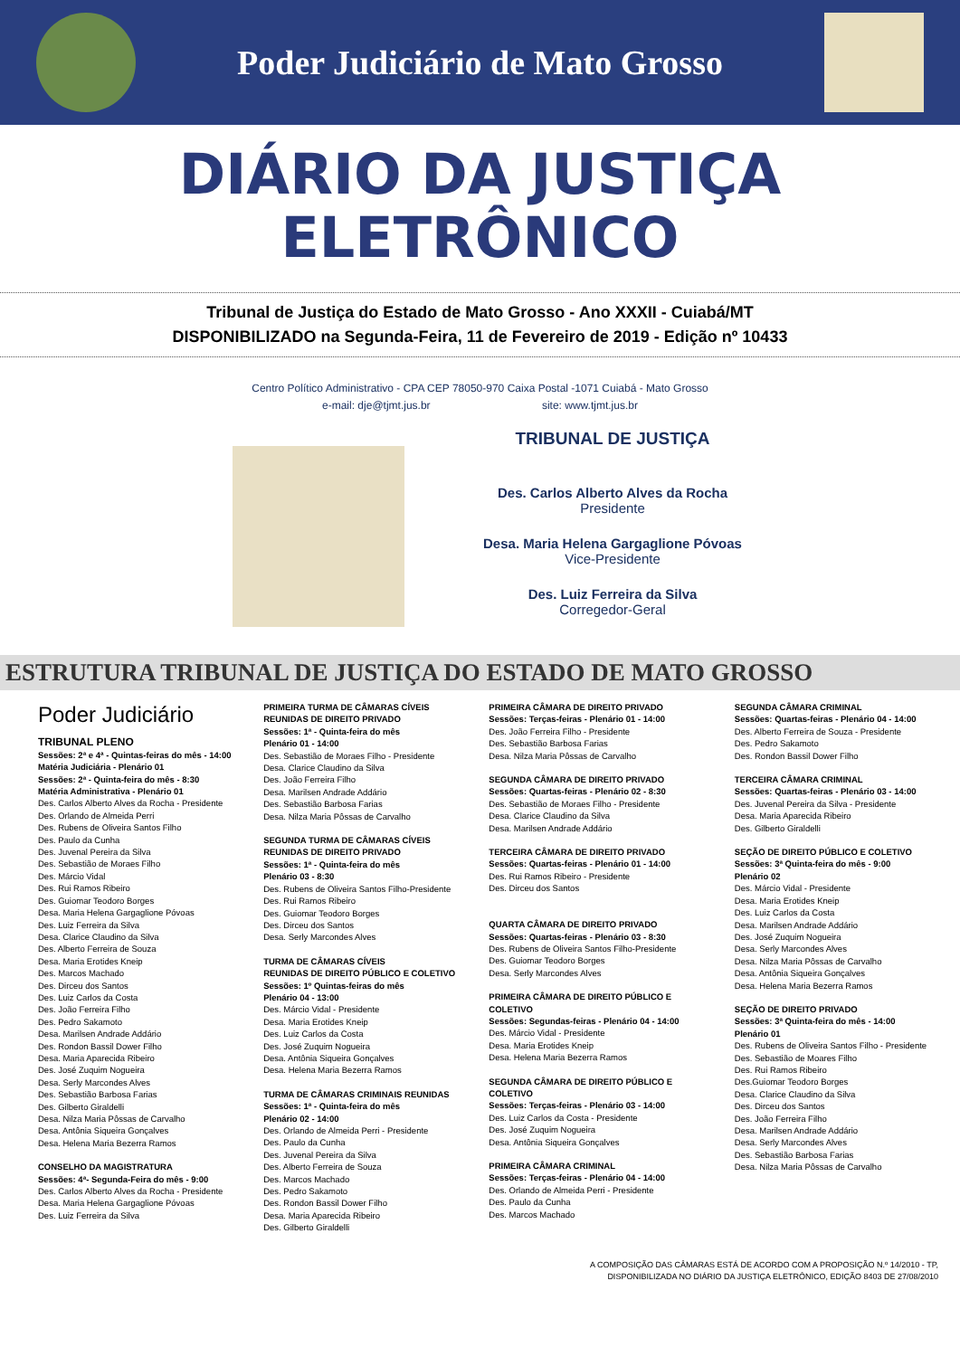Poder Judiciário de Mato Grosso
DIÁRIO DA JUSTIÇA
ELETRÔNICO
Tribunal de Justiça do Estado de Mato Grosso - Ano XXXII - Cuiabá/MT
DISPONIBILIZADO na Segunda-Feira, 11 de Fevereiro de 2019 - Edição nº 10433
Centro Político Administrativo - CPA CEP 78050-970 Caixa Postal -1071 Cuiabá - Mato Grosso
e-mail: dje@tjmt.jus.br site: www.tjmt.jus.br
TRIBUNAL DE JUSTIÇA
Des. Carlos Alberto Alves da Rocha
Presidente
Desa. Maria Helena Gargaglione Póvoas
Vice-Presidente
Des. Luiz Ferreira da Silva
Corregedor-Geral
ESTRUTURA TRIBUNAL DE JUSTIÇA DO ESTADO DE MATO GROSSO
Poder Judiciário
TRIBUNAL PLENO
Sessões: 2ª e 4ª - Quintas-feiras do mês - 14:00
Matéria Judiciária - Plenário 01
Sessões: 2ª - Quinta-feira do mês - 8:30
Matéria Administrativa - Plenário 01
Des. Carlos Alberto Alves da Rocha - Presidente
Des. Orlando de Almeida Perri
Des. Rubens de Oliveira Santos Filho
Des. Paulo da Cunha
Des. Juvenal Pereira da Silva
Des. Sebastião de Moraes Filho
Des. Márcio Vidal
Des. Rui Ramos Ribeiro
Des. Guiomar Teodoro Borges
Desa. Maria Helena Gargaglione Póvoas
Des. Luiz Ferreira da Silva
Desa. Clarice Claudino da Silva
Des. Alberto Ferreira de Souza
Desa. Maria Erotides Kneip
Des. Marcos Machado
Des. Dirceu dos Santos
Des. Luiz Carlos da Costa
Des. João Ferreira Filho
Des. Pedro Sakamoto
Desa. Marilsen Andrade Addário
Des. Rondon Bassil Dower Filho
Desa. Maria Aparecida Ribeiro
Des. José Zuquim Nogueira
Desa. Serly Marcondes Alves
Des. Sebastião Barbosa Farias
Des. Gilberto Giraldelli
Desa. Nilza Maria Pôssas de Carvalho
Desa. Antônia Siqueira Gonçalves
Desa. Helena Maria Bezerra Ramos
CONSELHO DA MAGISTRATURA
Sessões: 4ª- Segunda-Feira do mês - 9:00
Des. Carlos Alberto Alves da Rocha - Presidente
Desa. Maria Helena Gargaglione Póvoas
Des. Luiz Ferreira da Silva
PRIMEIRA TURMA DE CÂMARAS CÍVEIS
REUNIDAS DE DIREITO PRIVADO
Sessões: 1ª - Quinta-feira do mês
Plenário 01 - 14:00
Des. Sebastião de Moraes Filho - Presidente
Desa. Clarice Claudino da Silva
Des. João Ferreira Filho
Desa. Marilsen Andrade Addário
Des. Sebastião Barbosa Farias
Desa. Nilza Maria Pôssas de Carvalho
SEGUNDA TURMA DE CÂMARAS CÍVEIS
REUNIDAS DE DIREITO PRIVADO
Sessões: 1ª - Quinta-feira do mês
Plenário 03 - 8:30
Des. Rubens de Oliveira Santos Filho-Presidente
Des. Rui Ramos Ribeiro
Des. Guiomar Teodoro Borges
Des. Dirceu dos Santos
Desa. Serly Marcondes Alves
TURMA DE CÂMARAS CÍVEIS
REUNIDAS DE DIREITO PÚBLICO E COLETIVO
Sessões: 1º Quintas-feiras do mês
Plenário 04 - 13:00
Des. Márcio Vidal - Presidente
Desa. Maria Erotides Kneip
Des. Luiz Carlos da Costa
Des. José Zuquim Nogueira
Desa. Antônia Siqueira Gonçalves
Desa. Helena Maria Bezerra Ramos
TURMA DE CÂMARAS CRIMINAIS REUNIDAS
Sessões: 1ª - Quinta-feira do mês
Plenário 02 - 14:00
Des. Orlando de Almeida Perri - Presidente
Des. Paulo da Cunha
Des. Juvenal Pereira da Silva
Des. Alberto Ferreira de Souza
Des. Marcos Machado
Des. Pedro Sakamoto
Des. Rondon Bassil Dower Filho
Desa. Maria Aparecida Ribeiro
Des. Gilberto Giraldelli
PRIMEIRA CÂMARA DE DIREITO PRIVADO
Sessões: Terças-feiras - Plenário 01 - 14:00
Des. João Ferreira Filho - Presidente
Des. Sebastião Barbosa Farias
Desa. Nilza Maria Pôssas de Carvalho
SEGUNDA CÂMARA DE DIREITO PRIVADO
Sessões: Quartas-feiras - Plenário 02 - 8:30
Des. Sebastião de Moraes Filho - Presidente
Desa. Clarice Claudino da Silva
Desa. Marilsen Andrade Addário
TERCEIRA CÂMARA DE DIREITO PRIVADO
Sessões: Quartas-feiras - Plenário 01 - 14:00
Des. Rui Ramos Ribeiro - Presidente
Des. Dirceu dos Santos
QUARTA CÂMARA DE DIREITO PRIVADO
Sessões: Quartas-feiras - Plenário 03 - 8:30
Des. Rubens de Oliveira Santos Filho-Presidente
Des. Guiomar Teodoro Borges
Desa. Serly Marcondes Alves
PRIMEIRA CÂMARA DE DIREITO PÚBLICO E
COLETIVO
Sessões: Segundas-feiras - Plenário 04 - 14:00
Des. Márcio Vidal - Presidente
Desa. Maria Erotides Kneip
Desa. Helena Maria Bezerra Ramos
SEGUNDA CÂMARA DE DIREITO PÚBLICO E
COLETIVO
Sessões: Terças-feiras - Plenário 03 - 14:00
Des. Luiz Carlos da Costa - Presidente
Des. José Zuquim Nogueira
Desa. Antônia Siqueira Gonçalves
PRIMEIRA CÂMARA CRIMINAL
Sessões: Terças-feiras - Plenário 04 - 14:00
Des. Orlando de Almeida Perri - Presidente
Des. Paulo da Cunha
Des. Marcos Machado
SEGUNDA CÂMARA CRIMINAL
Sessões: Quartas-feiras - Plenário 04 - 14:00
Des. Alberto Ferreira de Souza - Presidente
Des. Pedro Sakamoto
Des. Rondon Bassil Dower Filho
TERCEIRA CÂMARA CRIMINAL
Sessões: Quartas-feiras - Plenário 03 - 14:00
Des. Juvenal Pereira da Silva - Presidente
Desa. Maria Aparecida Ribeiro
Des. Gilberto Giraldelli
SEÇÃO DE DIREITO PÚBLICO E COLETIVO
Sessões: 3ª Quinta-feira do mês - 9:00
Plenário 02
Des. Márcio Vidal - Presidente
Desa. Maria Erotides Kneip
Des. Luiz Carlos da Costa
Desa. Marilsen Andrade Addário
Des. José Zuquim Nogueira
Desa. Serly Marcondes Alves
Desa. Nilza Maria Pôssas de Carvalho
Desa. Antônia Siqueira Gonçalves
Desa. Helena Maria Bezerra Ramos
SEÇÃO DE DIREITO PRIVADO
Sessões: 3ª Quinta-feira do mês - 14:00
Plenário 01
Des. Rubens de Oliveira Santos Filho - Presidente
Des. Sebastião de Moares Filho
Des. Rui Ramos Ribeiro
Des.Guiomar Teodoro Borges
Desa. Clarice Claudino da Silva
Des. Dirceu dos Santos
Des. João Ferreira Filho
Desa. Marilsen Andrade Addário
Desa. Serly Marcondes Alves
Des. Sebastião Barbosa Farias
Desa. Nilza Maria Pôssas de Carvalho
A COMPOSIÇÃO DAS CÂMARAS ESTÁ DE ACORDO COM A PROPOSIÇÃO N.º 14/2010 - TP,
DISPONIBILIZADA NO DIÁRIO DA JUSTIÇA ELETRÔNICO, EDIÇÃO 8403 DE 27/08/2010